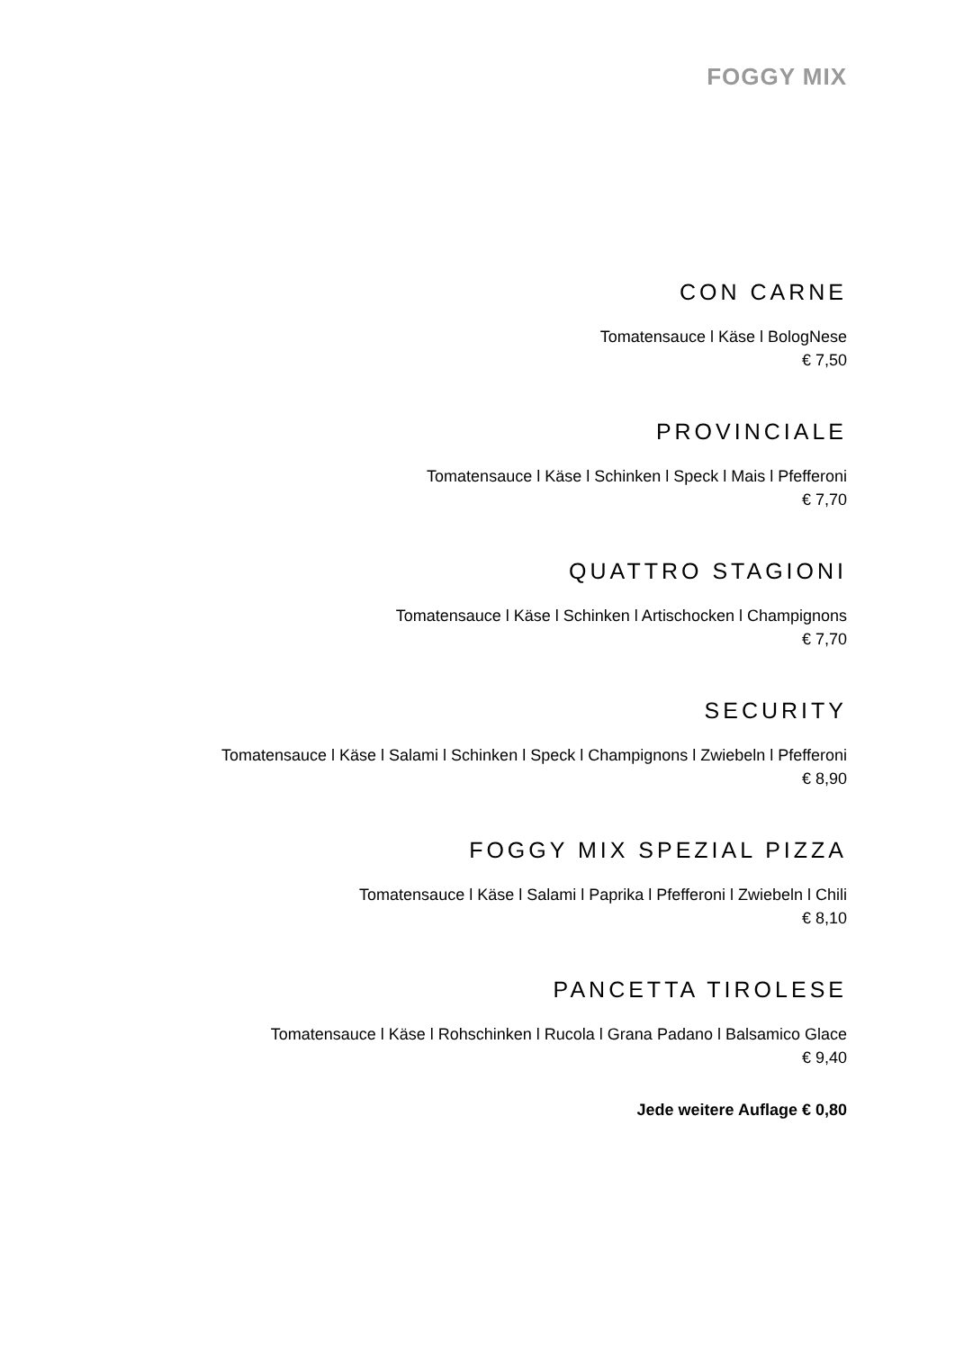FOGGY MIX
CON CARNE
Tomatensauce l Käse l BologNese
€ 7,50
PROVINCIALE
Tomatensauce l Käse l Schinken l Speck l Mais l Pfefferoni
€ 7,70
QUATTRO STAGIONI
Tomatensauce l Käse l Schinken l Artischocken l Champignons
€ 7,70
SECURITY
Tomatensauce l Käse l Salami l Schinken l Speck l Champignons l Zwiebeln l Pfefferoni
€ 8,90
FOGGY MIX SPEZIAL PIZZA
Tomatensauce l Käse l Salami l Paprika l Pfefferoni l Zwiebeln l Chili
€ 8,10
PANCETTA TIROLESE
Tomatensauce l Käse l Rohschinken l Rucola l Grana Padano l Balsamico Glace
€ 9,40
Jede weitere Auflage € 0,80